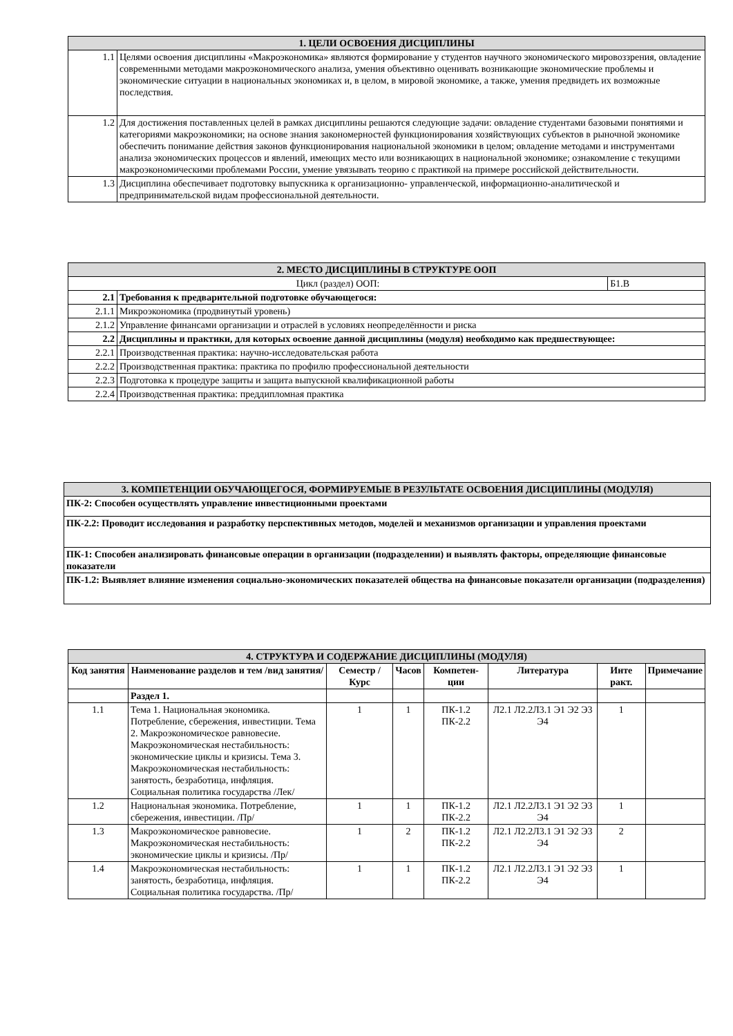| 1. ЦЕЛИ ОСВОЕНИЯ ДИСЦИПЛИНЫ | |
| 1.1 | Целями освоения дисциплины «Макроэкономика» являются формирование у студентов научного экономического мировоззрения, овладение современными методами макроэкономического анализа, умения объективно оценивать возникающие экономические проблемы и экономические ситуации в национальных экономиках и, в целом, в мировой экономике, а также, умения предвидеть их возможные последствия. |
| 1.2 | Для достижения поставленных целей в рамках дисциплины решаются следующие задачи: овладение студентами базовыми понятиями и категориями макроэкономики; на основе знания закономерностей функционирования хозяйствующих субъектов в рыночной экономике обеспечить понимание действия законов функционирования национальной экономики в целом; овладение методами и инструментами анализа экономических процессов и явлений, имеющих место или возникающих в национальной экономике; ознакомление с текущими макроэкономическими проблемами России, умение увязывать теорию с практикой на примере российской действительности. |
| 1.3 | Дисциплина обеспечивает подготовку выпускника к организационно- управленческой, информационно-аналитической и предпринимательской видам профессиональной деятельности. |
| 2. МЕСТО ДИСЦИПЛИНЫ В СТРУКТУРЕ ООП | | |
| Цикл (раздел) ООП: | | Б1.В |
| 2.1 | Требования к предварительной подготовке обучающегося: | |
| 2.1.1 | Микроэкономика (продвинутый уровень) | |
| 2.1.2 | Управление финансами организации и отраслей в условиях неопределённости и риска | |
| 2.2 | Дисциплины и практики, для которых освоение данной дисциплины (модуля) необходимо как предшествующее: | |
| 2.2.1 | Производственная практика: научно-исследовательская работа | |
| 2.2.2 | Производственная практика: практика по профилю профессиональной деятельности | |
| 2.2.3 | Подготовка к процедуре защиты и защита выпускной квалификационной работы | |
| 2.2.4 | Производственная практика: преддипломная практика | |
| 3. КОМПЕТЕНЦИИ ОБУЧАЮЩЕГОСЯ, ФОРМИРУЕМЫЕ В РЕЗУЛЬТАТЕ ОСВОЕНИЯ ДИСЦИПЛИНЫ (МОДУЛЯ) |
| ПК-2: Способен осуществлять управление инвестиционными проектами |
| ПК-2.2: Проводит исследования и разработку перспективных методов, моделей и механизмов организации и управления проектами |
| ПК-1: Способен анализировать финансовые операции в организации (подразделении) и выявлять факторы, определяющие финансовые показатели |
| ПК-1.2: Выявляет влияние изменения социально-экономических показателей общества на финансовые показатели организации (подразделения) |
| 4. СТРУКТУРА И СОДЕРЖАНИЕ ДИСЦИПЛИНЫ (МОДУЛЯ) | | | | | | | |
| Код занятия | Наименование разделов и тем /вид занятия/ | Семестр / Курс | Часов | Компетен-ции | Литература | Инте ракт. | Примечание |
| | Раздел 1. | | | | | | |
| 1.1 | Тема 1. Национальная экономика. Потребление, сбережения, инвестиции. Тема 2. Макроэкономическое равновесие. Макроэкономическая нестабильность: экономические циклы и кризисы. Тема 3. Макроэкономическая нестабильность: занятость, безработица, инфляция. Социальная политика государства /Лек/ | 1 | 1 | ПК-1.2 ПК-2.2 | Л2.1 Л2.2Л3.1 Э1 Э2 Э3 Э4 | 1 | |
| 1.2 | Национальная экономика. Потребление, сбережения, инвестиции. /Пр/ | 1 | 1 | ПК-1.2 ПК-2.2 | Л2.1 Л2.2Л3.1 Э1 Э2 Э3 Э4 | 1 | |
| 1.3 | Макроэкономическое равновесие. Макроэкономическая нестабильность: экономические циклы и кризисы. /Пр/ | 1 | 2 | ПК-1.2 ПК-2.2 | Л2.1 Л2.2Л3.1 Э1 Э2 Э3 Э4 | 2 | |
| 1.4 | Макроэкономическая нестабильность: занятость, безработица, инфляция. Социальная политика государства. /Пр/ | 1 | 1 | ПК-1.2 ПК-2.2 | Л2.1 Л2.2Л3.1 Э1 Э2 Э3 Э4 | 1 | |